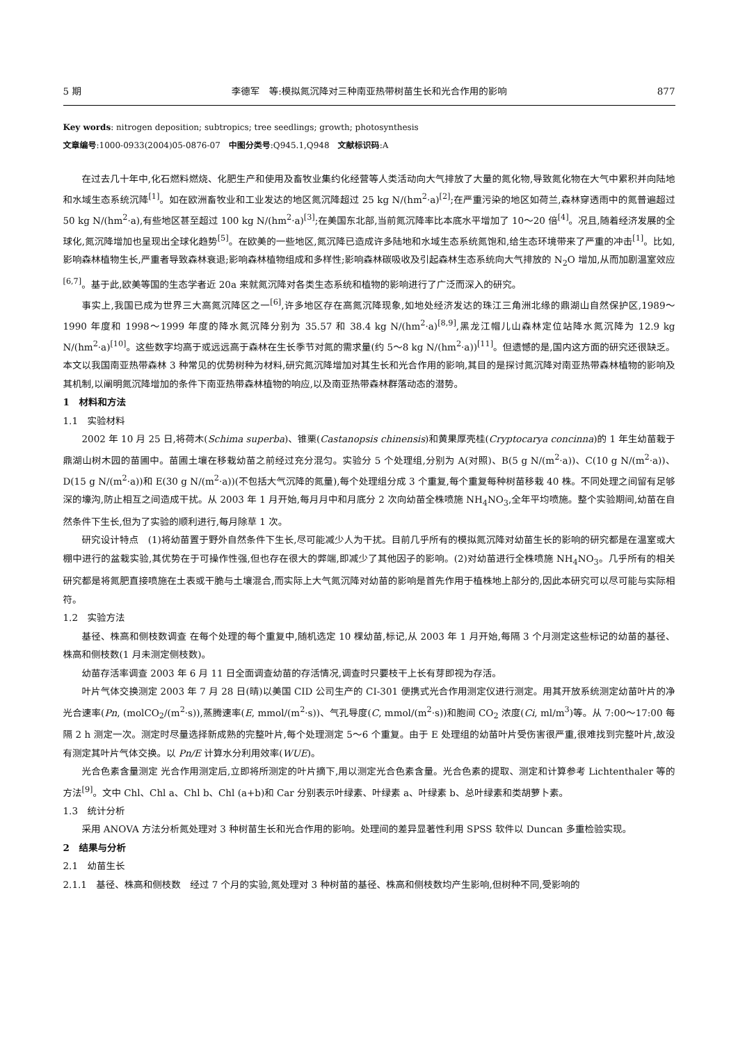5 期 李德军　等:模拟氮沉降对三种南亚热带树苗生长和光合作用的影响 877
Key words: nitrogen deposition; subtropics; tree seedlings; growth; photosynthesis
文章编号:1000-0933(2004)05-0876-07　中图分类号:Q945.1,Q948　文献标识码:A
在过去几十年中,化石燃料燃烧、化肥生产和使用及畜牧业集约化经营等人类活动向大气排放了大量的氮化物,导致氮化物在大气中累积并向陆地和水域生态系统沉降<sup>[1]</sup>。如在欧洲畜牧业和工业发达的地区氮沉降超过 25 kg N/(hm<sup>2</sup>·a)<sup>[2]</sup>;在严重污染的地区如荷兰,森林穿透雨中的氮普遍超过 50 kg N/(hm<sup>2</sup>·a),有些地区甚至超过 100 kg N/(hm<sup>2</sup>·a)<sup>[3]</sup>;在美国东北部,当前氮沉降率比本底水平增加了 10～20 倍<sup>[4]</sup>。况且,随着经济发展的全球化,氮沉降增加也呈现出全球化趋势<sup>[5]</sup>。在欧美的一些地区,氮沉降已造成许多陆地和水域生态系统氮饱和,给生态环境带来了严重的冲击<sup>[1]</sup>。比如,影响森林植物生长,严重者导致森林衰退;影响森林植物组成和多样性;影响森林碳吸收及引起森林生态系统向大气排放的 N<sub>2</sub>O 增加,从而加剧温室效应<sup>[6,7]</sup>。基于此,欧美等国的生态学者近 20a 来就氮沉降对各类生态系统和植物的影响进行了广泛而深入的研究。
事实上,我国已成为世界三大高氮沉降区之一<sup>[6]</sup>,许多地区存在高氮沉降现象,如地处经济发达的珠江三角洲北缘的鼎湖山自然保护区,1989～1990 年度和 1998～1999 年度的降水氮沉降分别为 35.57 和 38.4 kg N/(hm<sup>2</sup>·a)<sup>[8,9]</sup>,黑龙江帽儿山森林定位站降水氮沉降为 12.9 kg N/(hm<sup>2</sup>·a)<sup>[10]</sup>。这些数字均高于或远远高于森林在生长季节对氮的需求量(约 5～8 kg N/(hm<sup>2</sup>·a))<sup>[11]</sup>。但遗憾的是,国内这方面的研究还很缺乏。本文以我国南亚热带森林 3 种常见的优势树种为材料,研究氮沉降增加对其生长和光合作用的影响,其目的是探讨氮沉降对南亚热带森林植物的影响及其机制,以阐明氮沉降增加的条件下南亚热带森林植物的响应,以及南亚热带森林群落动态的潜势。
1　材料和方法
1.1　实验材料
2002 年 10 月 25 日,将荷木(Schima superba)、锥栗(Castanopsis chinensis)和黄果厚壳桂(Cryptocarya concinna)的 1 年生幼苗栽于鼎湖山树木园的苗圃中。苗圃土壤在移栽幼苗之前经过充分混匀。实验分 5 个处理组,分别为 A(对照)、B(5 g N/(m<sup>2</sup>·a))、C(10 g N/(m<sup>2</sup>·a))、D(15 g N/(m<sup>2</sup>·a))和 E(30 g N/(m<sup>2</sup>·a))(不包括大气沉降的氮量),每个处理组分成 3 个重复,每个重复每种树苗移栽 40 株。不同处理之间留有足够深的壕沟,防止相互之间造成干扰。从 2003 年 1 月开始,每月月中和月底分 2 次向幼苗全株喷施 NH<sub>4</sub>NO<sub>3</sub>,全年平均喷施。整个实验期间,幼苗在自然条件下生长,但为了实验的顺利进行,每月除草 1 次。
研究设计特点　(1)将幼苗置于野外自然条件下生长,尽可能减少人为干扰。目前几乎所有的模拟氮沉降对幼苗生长的影响的研究都是在温室或大棚中进行的盆栽实验,其优势在于可操作性强,但也存在很大的弊端,即减少了其他因子的影响。(2)对幼苗进行全株喷施 NH<sub>4</sub>NO<sub>3</sub>。几乎所有的相关研究都是将氮肥直接喷施在土表或干脆与土壤混合,而实际上大气氮沉降对幼苗的影响是首先作用于植株地上部分的,因此本研究可以尽可能与实际相符。
1.2　实验方法
基径、株高和侧枝数调查 在每个处理的每个重复中,随机选定 10 棵幼苗,标记,从 2003 年 1 月开始,每隔 3 个月测定这些标记的幼苗的基径、株高和侧枝数(1 月未测定侧枝数)。
幼苗存活率调查 2003 年 6 月 11 日全面调查幼苗的存活情况,调查时只要枝干上长有芽即视为存活。
叶片气体交换测定 2003 年 7 月 28 日(晴)以美国 CID 公司生产的 CI-301 便携式光合作用测定仪进行测定。用其开放系统测定幼苗叶片的净光合速率(Pn, (molCO<sub>2</sub>/(m<sup>2</sup>·s)),蒸腾速率(E, mmol/(m<sup>2</sup>·s))、气孔导度(C, mmol/(m<sup>2</sup>·s))和胞间 CO<sub>2</sub> 浓度(Ci, ml/m<sup>3</sup>)等。从 7:00～17:00 每隔 2 h 测定一次。测定时尽量选择新成熟的完整叶片,每个处理测定 5～6 个重复。由于 E 处理组的幼苗叶片受伤害很严重,很难找到完整叶片,故没有测定其叶片气体交换。以 Pn/E 计算水分利用效率(WUE)。
光合色素含量测定 光合作用测定后,立即将所测定的叶片摘下,用以测定光合色素含量。光合色素的提取、测定和计算参考 Lichtenthaler 等的方法<sup>[9]</sup>。文中 Chl、Chl a、Chl b、Chl (a+b)和 Car 分别表示叶绿素、叶绿素 a、叶绿素 b、总叶绿素和类胡萝卜素。
1.3　统计分析
采用 ANOVA 方法分析氮处理对 3 种树苗生长和光合作用的影响。处理间的差异显著性利用 SPSS 软件以 Duncan 多重检验实现。
2　结果与分析
2.1　幼苗生长
2.1.1　基径、株高和侧枝数　经过 7 个月的实验,氮处理对 3 种树苗的基径、株高和侧枝数均产生影响,但树种不同,受影响的